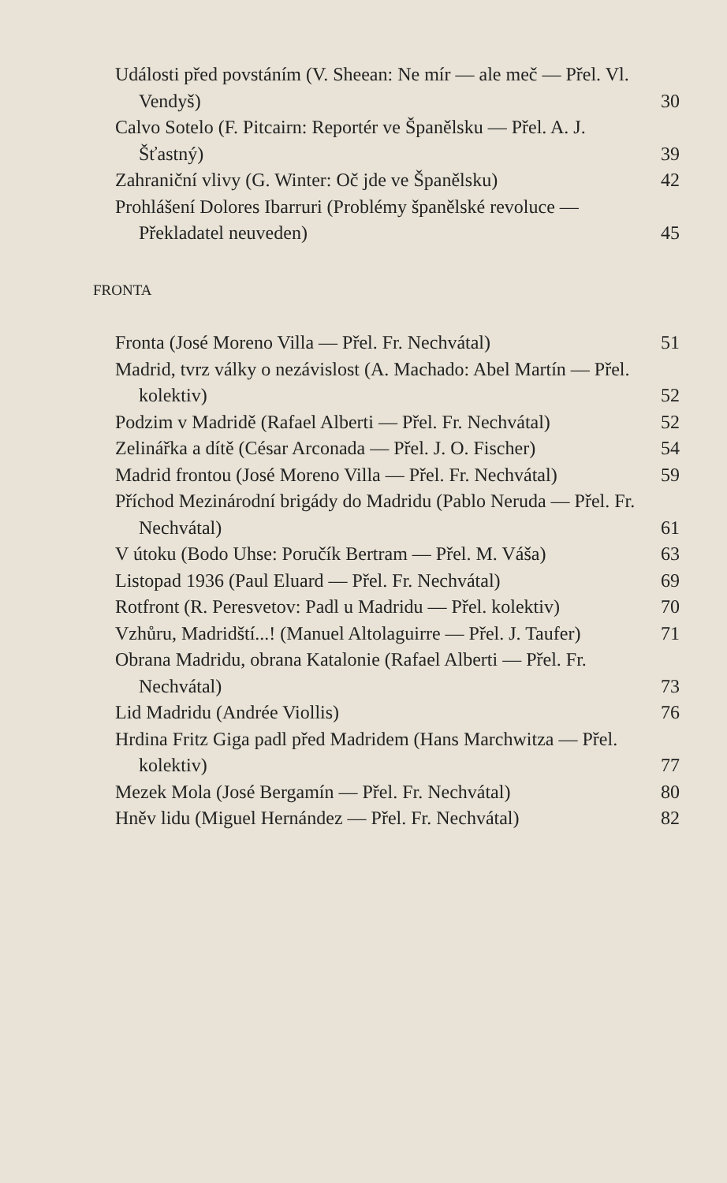Události před povstáním (V. Sheean: Ne mír — ale meč — Přel. Vl. Vendyš)
30
Calvo Sotelo (F. Pitcairn: Reportér ve Španělsku — Přel. A. J. Šťastný)
39
Zahraniční vlivy (G. Winter: Oč jde ve Španělsku)
42
Prohlášení Dolores Ibarruri (Problémy španělské revoluce — Překladatel neuveden)
45
FRONTA
Fronta (José Moreno Villa — Přel. Fr. Nechvátal)
51
Madrid, tvrz války o nezávislost (A. Machado: Abel Martín — Přel. kolektiv)
52
Podzim v Madridě (Rafael Alberti — Přel. Fr. Nechvátal)
52
Zelinářka a dítě (César Arconada — Přel. J. O. Fischer)
54
Madrid frontou (José Moreno Villa — Přel. Fr. Nechvátal)
59
Příchod Mezinárodní brigády do Madridu (Pablo Neruda — Přel. Fr. Nechvátal)
61
V útoku (Bodo Uhse: Poručík Bertram — Přel. M. Váša)
63
Listopad 1936 (Paul Eluard — Přel. Fr. Nechvátal)
69
Rotfront (R. Peresvetov: Padl u Madridu — Přel. kolektiv)
70
Vzhůru, Madridští...! (Manuel Altolaguirre — Přel. J. Taufer)
71
Obrana Madridu, obrana Katalonie (Rafael Alberti — Přel. Fr. Nechvátal)
73
Lid Madridu (Andrée Viollis)
76
Hrdina Fritz Giga padl před Madridem (Hans Marchwitza — Přel. kolektiv)
77
Mezek Mola (José Bergamín — Přel. Fr. Nechvátal)
80
Hněv lidu (Miguel Hernández — Přel. Fr. Nechvátal)
82